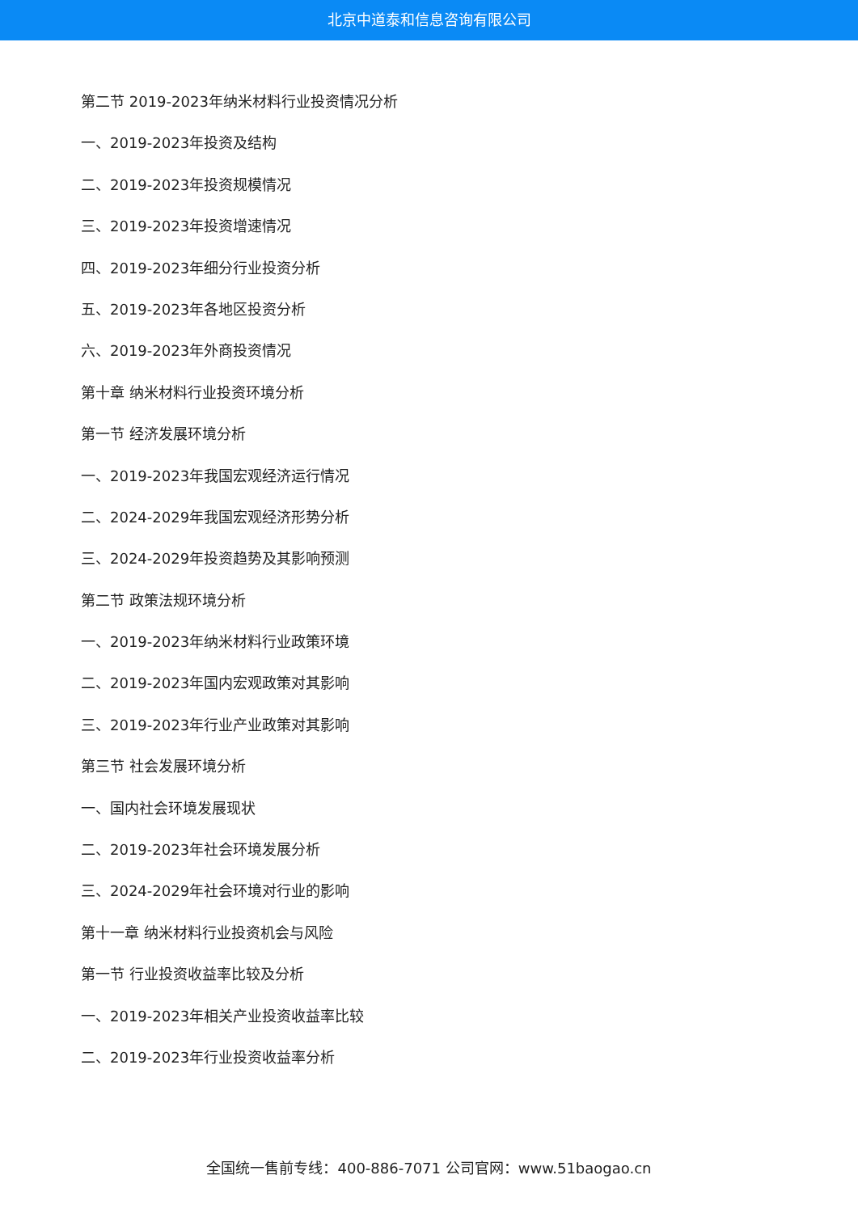北京中道泰和信息咨询有限公司
第二节 2019-2023年纳米材料行业投资情况分析
一、2019-2023年投资及结构
二、2019-2023年投资规模情况
三、2019-2023年投资增速情况
四、2019-2023年细分行业投资分析
五、2019-2023年各地区投资分析
六、2019-2023年外商投资情况
第十章 纳米材料行业投资环境分析
第一节 经济发展环境分析
一、2019-2023年我国宏观经济运行情况
二、2024-2029年我国宏观经济形势分析
三、2024-2029年投资趋势及其影响预测
第二节 政策法规环境分析
一、2019-2023年纳米材料行业政策环境
二、2019-2023年国内宏观政策对其影响
三、2019-2023年行业产业政策对其影响
第三节 社会发展环境分析
一、国内社会环境发展现状
二、2019-2023年社会环境发展分析
三、2024-2029年社会环境对行业的影响
第十一章 纳米材料行业投资机会与风险
第一节 行业投资收益率比较及分析
一、2019-2023年相关产业投资收益率比较
二、2019-2023年行业投资收益率分析
全国统一售前专线：400-886-7071 公司官网：www.51baogao.cn